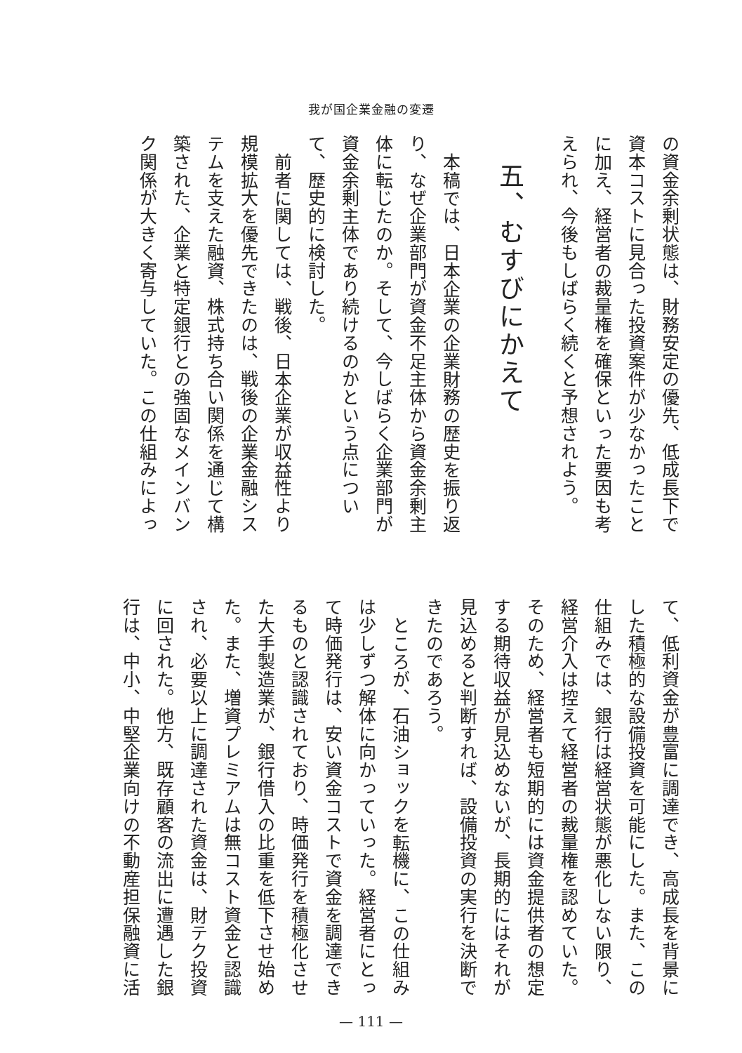我が国企業金融の変遷
の資金余剰状態は、財務安定の優先、低成長下で
資本コストに見合った投資案件が少なかったこと
に加え、経営者の裁量権を確保といった要因も考
えられ、今後もしばらく続くと予想されよう。
五、むすびにかえて
本稿では、日本企業の企業財務の歴史を振り返
り、なぜ企業部門が資金不足主体から資金余剰主
体に転じたのか。そして、今しばらく企業部門が
資金余剰主体であり続けるのかという点につい
て、歴史的に検討した。
前者に関しては、戦後、日本企業が収益性より
規模拡大を優先できたのは、戦後の企業金融シス
テムを支えた融資、株式持ち合い関係を通じて構
築された、企業と特定銀行との強固なメインバン
ク関係が大きく寄与していた。この仕組みによっ
て、低利資金が豊富に調達でき、高成長を背景に
した積極的な設備投資を可能にした。また、この
仕組みでは、銀行は経営状態が悪化しない限り、
経営介入は控えて経営者の裁量権を認めていた。
そのため、経営者も短期的には資金提供者の想定
する期待収益が見込めないが、長期的にはそれが
見込めると判断すれば、設備投資の実行を決断で
きたのであろう。
ところが、石油ショックを転機に、この仕組み
は少しずつ解体に向かっていった。経営者にとっ
て時価発行は、安い資金コストで資金を調達でき
るものと認識されており、時価発行を積極化させ
た大手製造業が、銀行借入の比重を低下させ始め
た。また、増資プレミアムは無コスト資金と認識
され、必要以上に調達された資金は、財テク投資
に回された。他方、既存顧客の流出に遭遇した銀
行は、中小、中堅企業向けの不動産担保融資に活
— 111 —